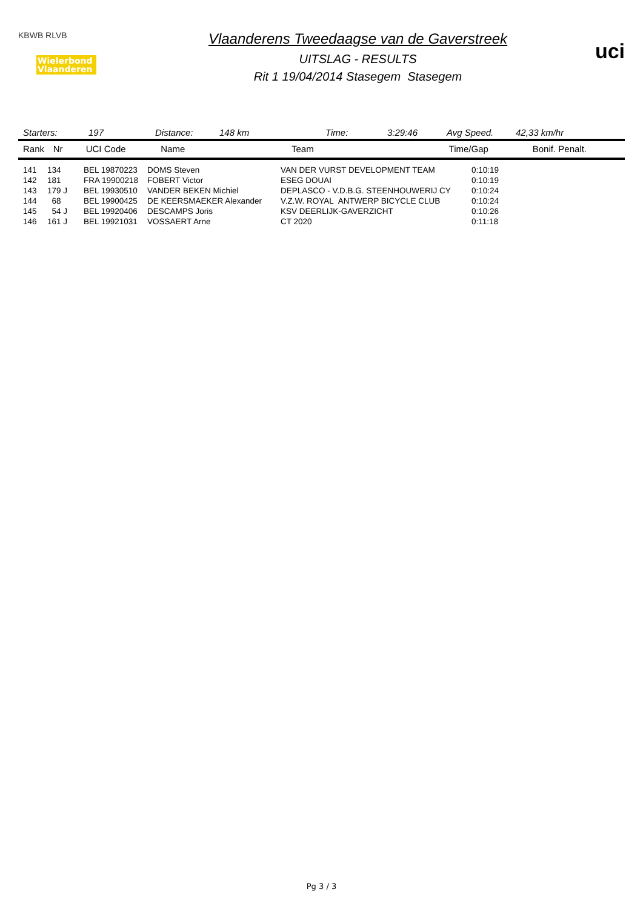KBWB RLVB
Wielerbond Vlaanderen
Vlaanderens Tweedaagse van de Gaverstreek
UITSLAG - RESULTS
Rit 1 19/04/2014 Stasegem Stasegem
uci
Starters: 197 Distance: 148 km Time: 3:29:46 Avg Speed. 42,33 km/hr
| Rank | Nr | UCI Code | Name | Team | Time/Gap | Bonif. Penalt. |
| --- | --- | --- | --- | --- | --- | --- |
| 141 | 134 | BEL 19870223 | DOMS Steven | VAN DER VURST DEVELOPMENT TEAM | 0:10:19 |
| 142 | 181 | FRA 19900218 | FOBERT Victor | ESEG DOUAI | 0:10:19 |
| 143 | 179 J | BEL 19930510 | VANDER BEKEN Michiel | DEPLASCO - V.D.B.G. STEENHOUWERIJ CY | 0:10:24 |
| 144 | 68 | BEL 19900425 | DE KEERSMAEKER Alexander | V.Z.W. ROYAL ANTWERP BICYCLE CLUB | 0:10:24 |
| 145 | 54 J | BEL 19920406 | DESCAMPS Joris | KSV DEERLIJK-GAVERZICHT | 0:10:26 |
| 146 | 161 J | BEL 19921031 | VOSSAERT Arne | CT 2020 | 0:11:18 |
Pg 3 / 3